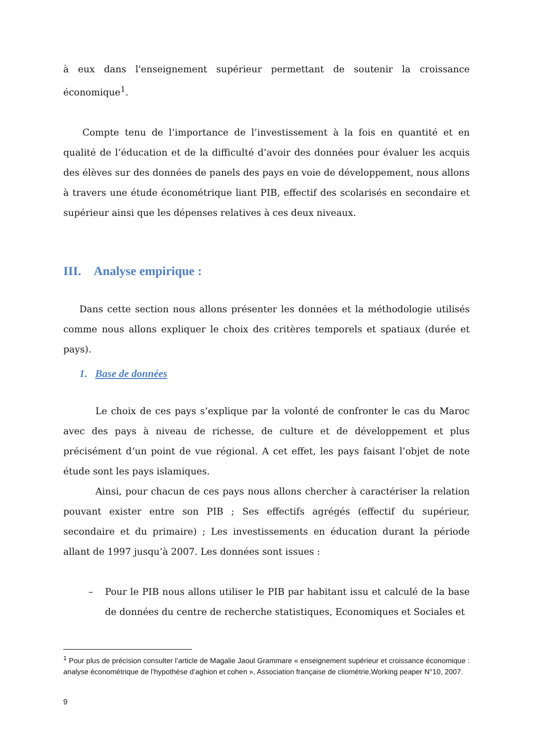à eux dans l'enseignement supérieur permettant de soutenir la croissance économique<sup>1</sup>.
Compte tenu de l’importance de l’investissement à la fois en quantité et en qualité de l’éducation et de la difficulté d’avoir des données pour évaluer les acquis des élèves sur des données de panels des pays en voie de développement, nous allons à travers une étude économétrique liant PIB, effectif des scolarisés en secondaire et supérieur ainsi que les dépenses relatives à ces deux niveaux.
III. Analyse empirique :
Dans cette section nous allons présenter les données et la méthodologie utilisés comme nous allons expliquer le choix des critères temporels et spatiaux (durée et pays).
1. Base de données
Le choix de ces pays s’explique par la volonté de confronter le cas du Maroc avec des pays à niveau de richesse, de culture et de développement et plus précisément d’un point de vue régional. A cet effet, les pays faisant l’objet de note étude sont les pays islamiques.
Ainsi, pour chacun de ces pays nous allons chercher à caractériser la relation pouvant exister entre son PIB ; Ses effectifs agrégés (effectif du supérieur, secondaire et du primaire) ; Les investissements en éducation durant la période allant de 1997 jusqu’à 2007. Les données sont issues :
– Pour le PIB nous allons utiliser le PIB par habitant issu et calculé de la base de données du centre de recherche statistiques, Economiques et Sociales et
<sup>1</sup> Pour plus de précision consulter l’article de Magalie Jaoul Grammare « enseignement supérieur et croissance économique : analyse économétrique de l’hypothèse d’aghion et cohen », Association française de cliométrie,Working peaper N°10, 2007.
9